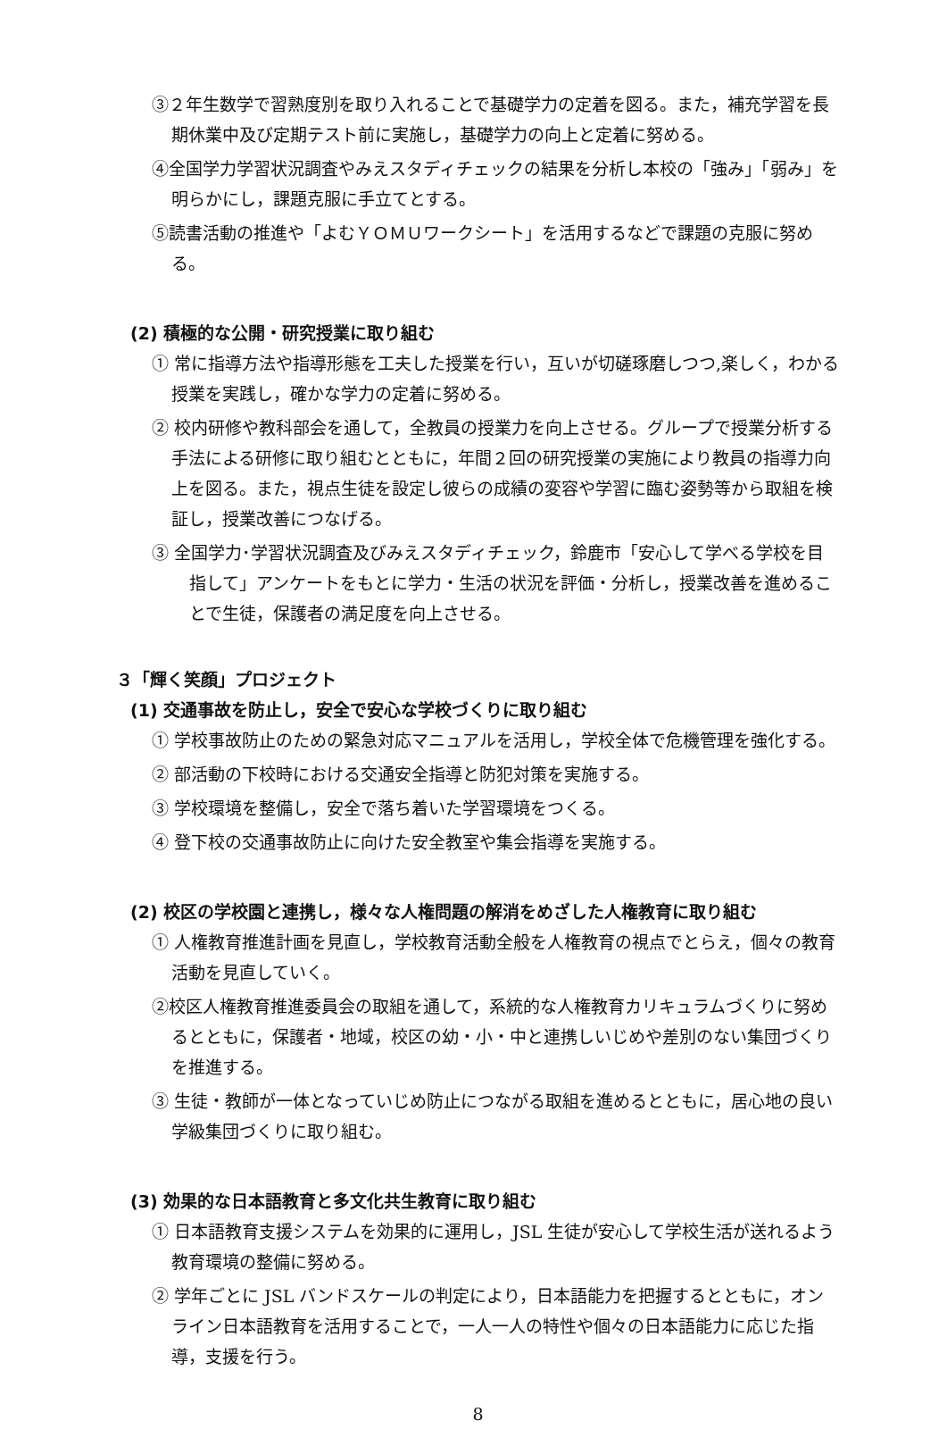③２年生数学で習熟度別を取り入れることで基礎学力の定着を図る。また，補充学習を長期休業中及び定期テスト前に実施し，基礎学力の向上と定着に努める。
④全国学力学習状況調査やみえスタディチェックの結果を分析し本校の「強み」「弱み」を明らかにし，課題克服に手立てとする。
⑤読書活動の推進や「よむＹＯＭＵワークシート」を活用するなどで課題の克服に努める。
(2) 積極的な公開・研究授業に取り組む
① 常に指導方法や指導形態を工夫した授業を行い，互いが切磋琢磨しつつ,楽しく，わかる授業を実践し，確かな学力の定着に努める。
② 校内研修や教科部会を通して，全教員の授業力を向上させる。グループで授業分析する手法による研修に取り組むとともに，年間２回の研究授業の実施により教員の指導力向上を図る。また，視点生徒を設定し彼らの成績の変容や学習に臨む姿勢等から取組を検証し，授業改善につなげる。
③ 全国学力･学習状況調査及びみえスタディチェック，鈴鹿市「安心して学べる学校を目指して」アンケートをもとに学力・生活の状況を評価・分析し，授業改善を進めることで生徒，保護者の満足度を向上させる。
３「輝く笑顔」プロジェクト
(1) 交通事故を防止し，安全で安心な学校づくりに取り組む
① 学校事故防止のための緊急対応マニュアルを活用し，学校全体で危機管理を強化する。
② 部活動の下校時における交通安全指導と防犯対策を実施する。
③ 学校環境を整備し，安全で落ち着いた学習環境をつくる。
④ 登下校の交通事故防止に向けた安全教室や集会指導を実施する。
(2) 校区の学校園と連携し，様々な人権問題の解消をめざした人権教育に取り組む
① 人権教育推進計画を見直し，学校教育活動全般を人権教育の視点でとらえ，個々の教育活動を見直していく。
②校区人権教育推進委員会の取組を通して，系統的な人権教育カリキュラムづくりに努めるとともに，保護者・地域，校区の幼・小・中と連携しいじめや差別のない集団づくりを推進する。
③ 生徒・教師が一体となっていじめ防止につながる取組を進めるとともに，居心地の良い学級集団づくりに取り組む。
(3) 効果的な日本語教育と多文化共生教育に取り組む
① 日本語教育支援システムを効果的に運用し，JSL 生徒が安心して学校生活が送れるよう教育環境の整備に努める。
② 学年ごとに JSL バンドスケールの判定により，日本語能力を把握するとともに，オンライン日本語教育を活用することで，一人一人の特性や個々の日本語能力に応じた指導，支援を行う。
8